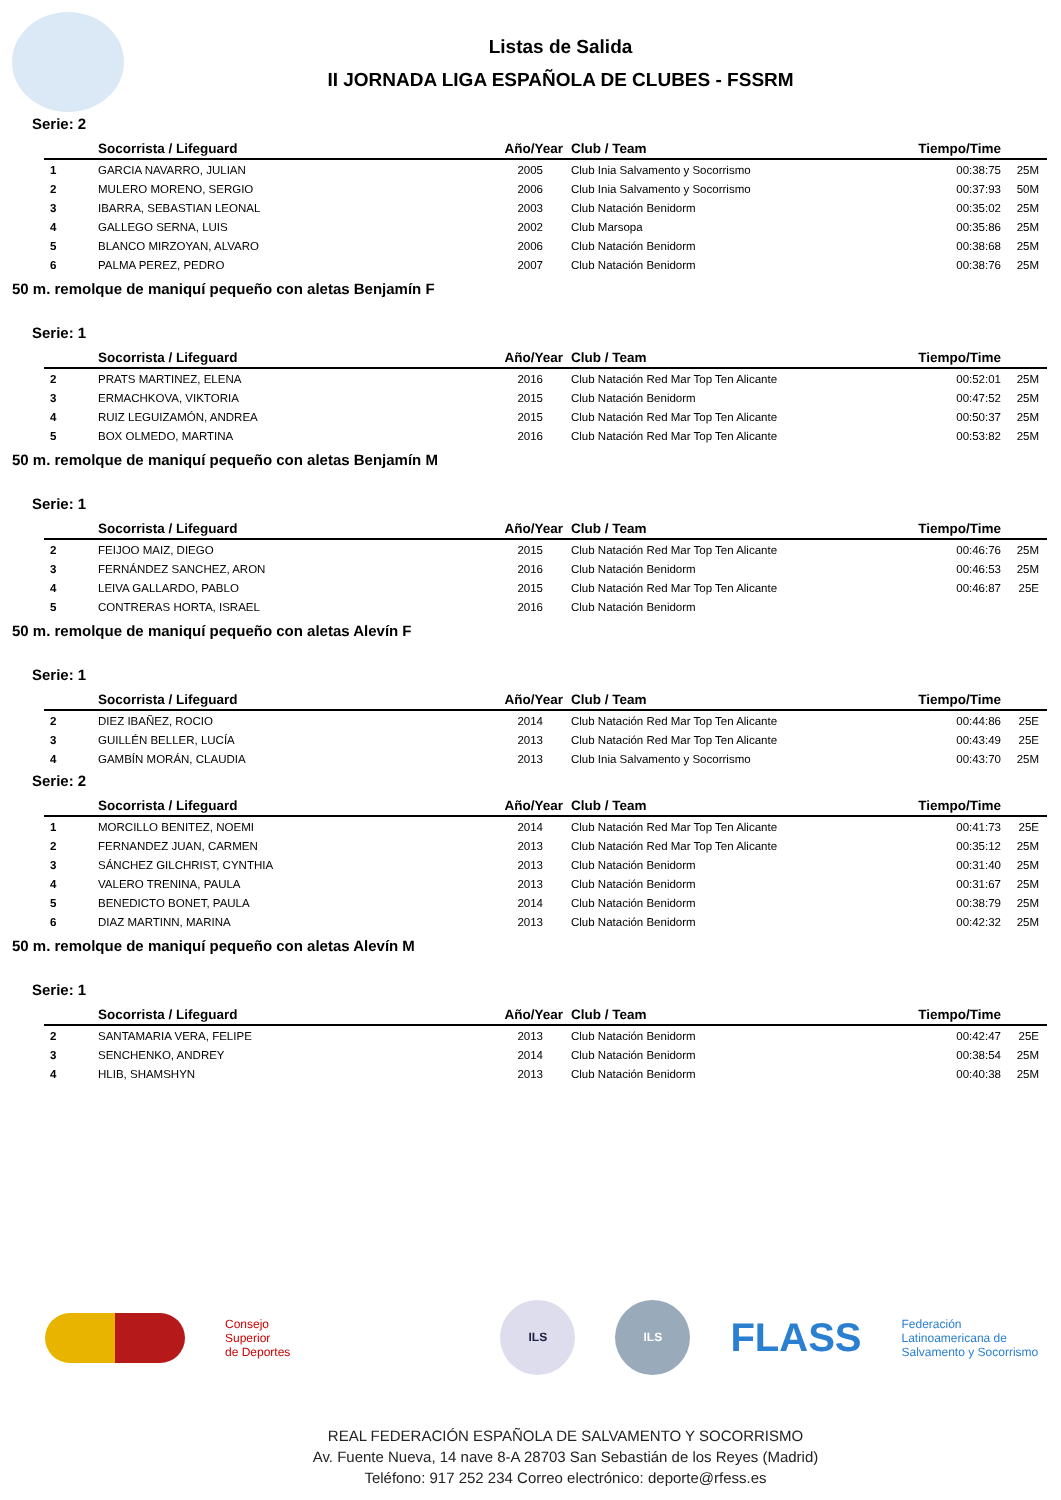Listas de Salida
II JORNADA LIGA ESPAÑOLA DE CLUBES - FSSRM
Serie: 2
| | Socorrista / Lifeguard | Año/Year | Club / Team | Tiempo/Time | |
| --- | --- | --- | --- | --- | --- |
| 1 | GARCIA NAVARRO, JULIAN | 2005 | Club Inia Salvamento y Socorrismo | 00:38:75 | 25M |
| 2 | MULERO MORENO, SERGIO | 2006 | Club Inia Salvamento y Socorrismo | 00:37:93 | 50M |
| 3 | IBARRA, SEBASTIAN LEONAL | 2003 | Club Natación Benidorm | 00:35:02 | 25M |
| 4 | GALLEGO SERNA, LUIS | 2002 | Club Marsopa | 00:35:86 | 25M |
| 5 | BLANCO MIRZOYAN, ALVARO | 2006 | Club Natación Benidorm | 00:38:68 | 25M |
| 6 | PALMA PEREZ, PEDRO | 2007 | Club Natación Benidorm | 00:38:76 | 25M |
50 m. remolque de maniquí pequeño con aletas Benjamín F
Serie: 1
| | Socorrista / Lifeguard | Año/Year | Club / Team | Tiempo/Time | |
| --- | --- | --- | --- | --- | --- |
| 2 | PRATS MARTINEZ, ELENA | 2016 | Club Natación Red Mar Top Ten Alicante | 00:52:01 | 25M |
| 3 | ERMACHKOVA, VIKTORIA | 2015 | Club Natación Benidorm | 00:47:52 | 25M |
| 4 | RUIZ LEGUIZAMÓN, ANDREA | 2015 | Club Natación Red Mar Top Ten Alicante | 00:50:37 | 25M |
| 5 | BOX OLMEDO, MARTINA | 2016 | Club Natación Red Mar Top Ten Alicante | 00:53:82 | 25M |
50 m. remolque de maniquí pequeño con aletas Benjamín M
Serie: 1
| | Socorrista / Lifeguard | Año/Year | Club / Team | Tiempo/Time | |
| --- | --- | --- | --- | --- | --- |
| 2 | FEIJOO MAIZ, DIEGO | 2015 | Club Natación Red Mar Top Ten Alicante | 00:46:76 | 25M |
| 3 | FERNÁNDEZ SANCHEZ, ARON | 2016 | Club Natación Benidorm | 00:46:53 | 25M |
| 4 | LEIVA GALLARDO, PABLO | 2015 | Club Natación Red Mar Top Ten Alicante | 00:46:87 | 25E |
| 5 | CONTRERAS HORTA, ISRAEL | 2016 | Club Natación Benidorm | | |
50 m. remolque de maniquí pequeño con aletas Alevín F
Serie: 1
| | Socorrista / Lifeguard | Año/Year | Club / Team | Tiempo/Time | |
| --- | --- | --- | --- | --- | --- |
| 2 | DIEZ IBAÑEZ, ROCIO | 2014 | Club Natación Red Mar Top Ten Alicante | 00:44:86 | 25E |
| 3 | GUILLÉN BELLER, LUCÍA | 2013 | Club Natación Red Mar Top Ten Alicante | 00:43:49 | 25E |
| 4 | GAMBÍN MORÁN, CLAUDIA | 2013 | Club Inia Salvamento y Socorrismo | 00:43:70 | 25M |
Serie: 2
| | Socorrista / Lifeguard | Año/Year | Club / Team | Tiempo/Time | |
| --- | --- | --- | --- | --- | --- |
| 1 | MORCILLO BENITEZ, NOEMI | 2014 | Club Natación Red Mar Top Ten Alicante | 00:41:73 | 25E |
| 2 | FERNANDEZ JUAN, CARMEN | 2013 | Club Natación Red Mar Top Ten Alicante | 00:35:12 | 25M |
| 3 | SÁNCHEZ GILCHRIST, CYNTHIA | 2013 | Club Natación Benidorm | 00:31:40 | 25M |
| 4 | VALERO TRENINA, PAULA | 2013 | Club Natación Benidorm | 00:31:67 | 25M |
| 5 | BENEDICTO BONET, PAULA | 2014 | Club Natación Benidorm | 00:38:79 | 25M |
| 6 | DIAZ MARTINN, MARINA | 2013 | Club Natación Benidorm | 00:42:32 | 25M |
50 m. remolque de maniquí pequeño con aletas Alevín M
Serie: 1
| | Socorrista / Lifeguard | Año/Year | Club / Team | Tiempo/Time | |
| --- | --- | --- | --- | --- | --- |
| 2 | SANTAMARIA VERA, FELIPE | 2013 | Club Natación Benidorm | 00:42:47 | 25E |
| 3 | SENCHENKO, ANDREY | 2014 | Club Natación Benidorm | 00:38:54 | 25M |
| 4 | HLIB, SHAMSHYN | 2013 | Club Natación Benidorm | 00:40:38 | 25M |
Consejo
Superior
de Deportes
ILS ILS
FLASS
Federación
Latinoamericana de
Salvamento y Socorrismo
REAL FEDERACIÓN ESPAÑOLA DE SALVAMENTO Y SOCORRISMO
Av. Fuente Nueva, 14 nave 8-A 28703 San Sebastián de los Reyes (Madrid)
Teléfono: 917 252 234 Correo electrónico: deporte@rfess.es